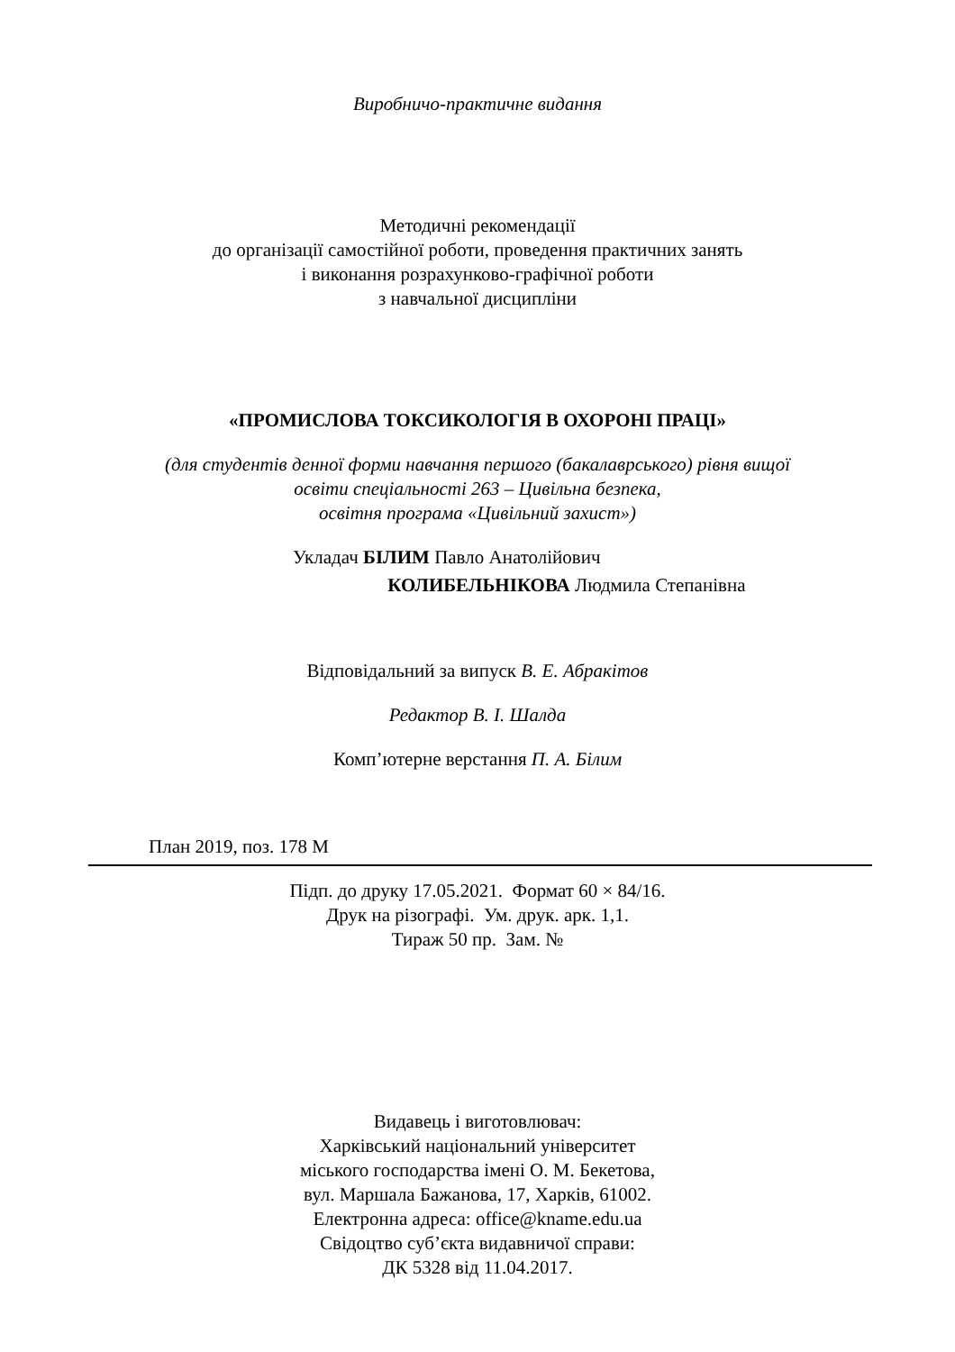Виробничо-практичне видання
Методичні рекомендації
до організації самостійної роботи, проведення практичних занять
і виконання розрахунково-графічної роботи
з навчальної дисципліни
«ПРОМИСЛОВА ТОКСИКОЛОГІЯ В ОХОРОНІ ПРАЦІ»
(для студентів денної форми навчання першого (бакалаврського) рівня вищої
освіти спеціальності 263 – Цивільна безпека,
освітня програма «Цивільний захист»)
Укладач БІЛИМ Павло Анатолійович
КОЛИБЕЛЬНІКОВА Людмила Степанівна
Відповідальний за випуск В. Е. Абракітов
Редактор В. І. Шалда
Комп’ютерне верстання П. А. Білим
План 2019, поз. 178 М
Підп. до друку 17.05.2021. Формат 60 × 84/16.
Друк на різографі. Ум. друк. арк. 1,1.
Тираж 50 пр. Зам. №
Видавець і виготовлювач:
Харківський національний університет
міського господарства імені О. М. Бекетова,
вул. Маршала Бажанова, 17, Харків, 61002.
Електронна адреса: office@kname.edu.ua
Свідоцтво суб’єкта видавничої справи:
ДК 5328 від 11.04.2017.